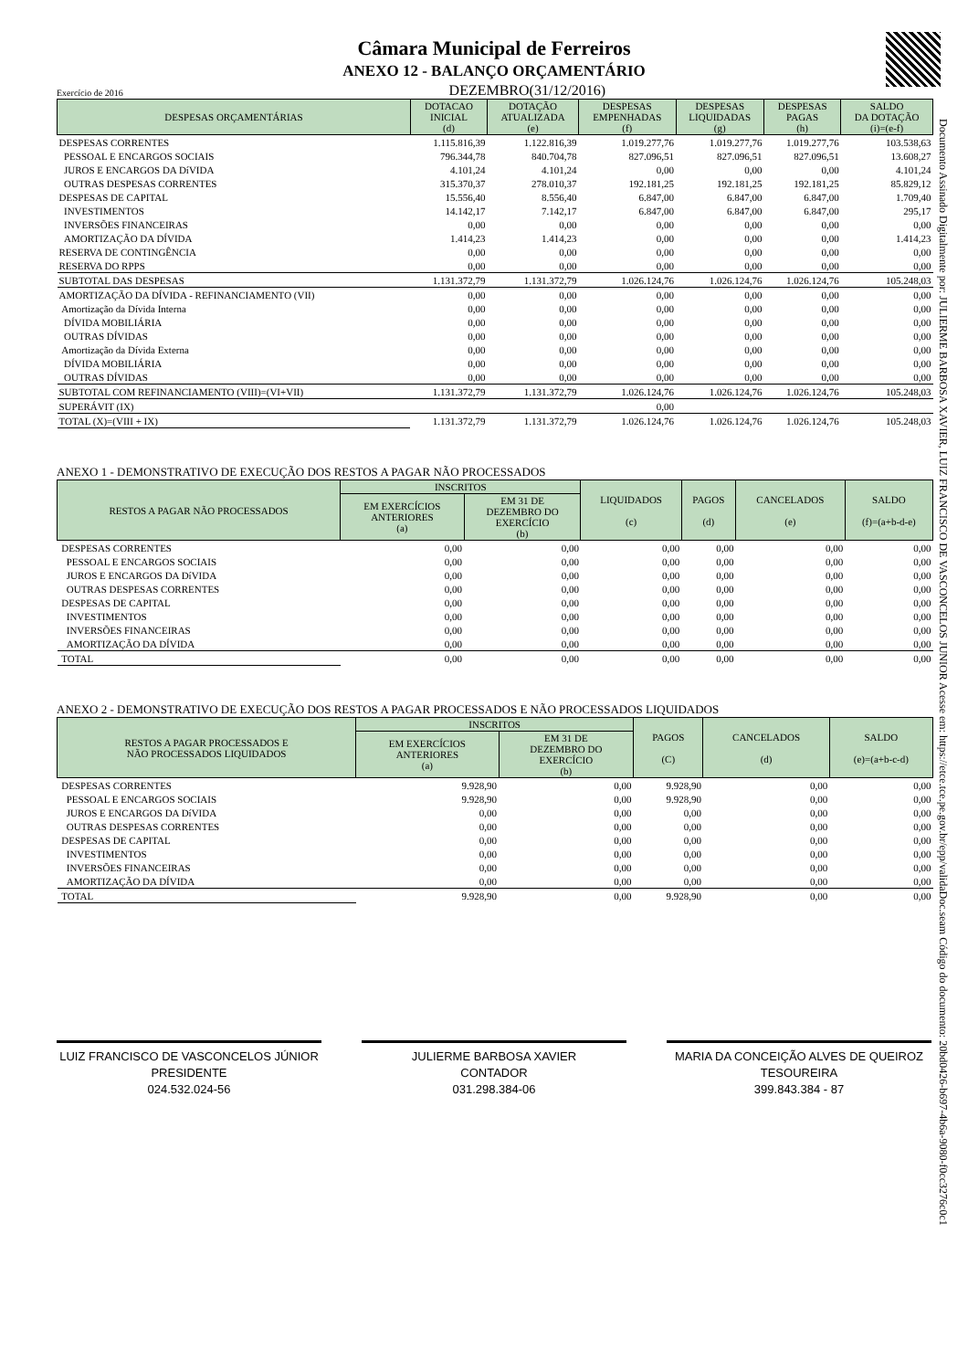Documento Assinado Digitalmente por: JULIERME BARBOSA XAVIER, LUIZ FRANCISCO DE VASCONCELOS JUNIOR Acesse em: https://etce.tce.pe.gov.br/epp/validaDoc.seam Código do documento: 20bd0426-b697-4b6a-9080-f0cc3276c0c1
Câmara Municipal de Ferreiros
ANEXO 12 - BALANÇO ORÇAMENTÁRIO
Exercício de 2016 DEZEMBRO(31/12/2016)
| DESPESAS ORÇAMENTÁRIAS | DOTACAO INICIAL (d) | DOTAÇÃO ATUALIZADA (e) | DESPESAS EMPENHADAS (f) | DESPESAS LIQUIDADAS (g) | DESPESAS PAGAS (h) | SALDO DA DOTAÇÃO (i)=(e-f) |
| --- | --- | --- | --- | --- | --- | --- |
| DESPESAS CORRENTES | 1.115.816,39 | 1.122.816,39 | 1.019.277,76 | 1.019.277,76 | 1.019.277,76 | 103.538,63 |
| PESSOAL E ENCARGOS SOCIAIS | 796.344,78 | 840.704,78 | 827.096,51 | 827.096,51 | 827.096,51 | 13.608,27 |
| JUROS E ENCARGOS DA DíVIDA | 4.101,24 | 4.101,24 | 0,00 | 0,00 | 0,00 | 4.101,24 |
| OUTRAS DESPESAS CORRENTES | 315.370,37 | 278.010,37 | 192.181,25 | 192.181,25 | 192.181,25 | 85.829,12 |
| DESPESAS DE CAPITAL | 15.556,40 | 8.556,40 | 6.847,00 | 6.847,00 | 6.847,00 | 1.709,40 |
| INVESTIMENTOS | 14.142,17 | 7.142,17 | 6.847,00 | 6.847,00 | 6.847,00 | 295,17 |
| INVERSÕES FINANCEIRAS | 0,00 | 0,00 | 0,00 | 0,00 | 0,00 | 0,00 |
| AMORTIZAÇÃO DA DÍVIDA | 1.414,23 | 1.414,23 | 0,00 | 0,00 | 0,00 | 1.414,23 |
| RESERVA DE CONTINGÊNCIA | 0,00 | 0,00 | 0,00 | 0,00 | 0,00 | 0,00 |
| RESERVA DO RPPS | 0,00 | 0,00 | 0,00 | 0,00 | 0,00 | 0,00 |
| SUBTOTAL DAS DESPESAS | 1.131.372,79 | 1.131.372,79 | 1.026.124,76 | 1.026.124,76 | 1.026.124,76 | 105.248,03 |
| AMORTIZAÇÃO DA DÍVIDA - REFINANCIAMENTO (VII) | 0,00 | 0,00 | 0,00 | 0,00 | 0,00 | 0,00 |
| Amortização da Dívida Interna | 0,00 | 0,00 | 0,00 | 0,00 | 0,00 | 0,00 |
| DÍVIDA MOBILIÁRIA | 0,00 | 0,00 | 0,00 | 0,00 | 0,00 | 0,00 |
| OUTRAS DÍVIDAS | 0,00 | 0,00 | 0,00 | 0,00 | 0,00 | 0,00 |
| Amortização da Dívida Externa | 0,00 | 0,00 | 0,00 | 0,00 | 0,00 | 0,00 |
| DÍVIDA MOBILIÁRIA | 0,00 | 0,00 | 0,00 | 0,00 | 0,00 | 0,00 |
| OUTRAS DÍVIDAS | 0,00 | 0,00 | 0,00 | 0,00 | 0,00 | 0,00 |
| SUBTOTAL COM REFINANCIAMENTO (VIII)=(VI+VII) | 1.131.372,79 | 1.131.372,79 | 1.026.124,76 | 1.026.124,76 | 1.026.124,76 | 105.248,03 |
| SUPERÁVIT (IX) | | | 0,00 | | | |
| TOTAL (X)=(VIII + IX) | 1.131.372,79 | 1.131.372,79 | 1.026.124,76 | 1.026.124,76 | 1.026.124,76 | 105.248,03 |
ANEXO 1 - DEMONSTRATIVO DE EXECUÇÃO DOS RESTOS A PAGAR NÃO PROCESSADOS
| RESTOS A PAGAR NÃO PROCESSADOS | INSCRITOS | | LIQUIDADOS (c) | PAGOS (d) | CANCELADOS (e) | SALDO (f)=(a+b-d-e) |
| --- | --- | --- | --- | --- | --- | --- |
| | EM EXERCÍCIOS ANTERIORES (a) | EM 31 DE DEZEMBRO DO EXERCÍCIO (b) | | | | |
| DESPESAS CORRENTES | 0,00 | 0,00 | 0,00 | 0,00 | 0,00 | 0,00 |
| PESSOAL E ENCARGOS SOCIAIS | 0,00 | 0,00 | 0,00 | 0,00 | 0,00 | 0,00 |
| JUROS E ENCARGOS DA DíVIDA | 0,00 | 0,00 | 0,00 | 0,00 | 0,00 | 0,00 |
| OUTRAS DESPESAS CORRENTES | 0,00 | 0,00 | 0,00 | 0,00 | 0,00 | 0,00 |
| DESPESAS DE CAPITAL | 0,00 | 0,00 | 0,00 | 0,00 | 0,00 | 0,00 |
| INVESTIMENTOS | 0,00 | 0,00 | 0,00 | 0,00 | 0,00 | 0,00 |
| INVERSÕES FINANCEIRAS | 0,00 | 0,00 | 0,00 | 0,00 | 0,00 | 0,00 |
| AMORTIZAÇÃO DA DÍVIDA | 0,00 | 0,00 | 0,00 | 0,00 | 0,00 | 0,00 |
| TOTAL | 0,00 | 0,00 | 0,00 | 0,00 | 0,00 | 0,00 |
ANEXO 2 - DEMONSTRATIVO DE EXECUÇÃO DOS RESTOS A PAGAR PROCESSADOS E NÃO PROCESSADOS LIQUIDADOS
| RESTOS A PAGAR PROCESSADOS E NÃO PROCESSADOS LIQUIDADOS | INSCRITOS | | PAGOS (C) | CANCELADOS (d) | SALDO (e)=(a+b-c-d) |
| --- | --- | --- | --- | --- | --- |
| | EM EXERCÍCIOS ANTERIORES (a) | EM 31 DE DEZEMBRO DO EXERCÍCIO (b) | | | |
| DESPESAS CORRENTES | 9.928,90 | 0,00 | 9.928,90 | 0,00 | 0,00 |
| PESSOAL E ENCARGOS SOCIAIS | 9.928,90 | 0,00 | 9.928,90 | 0,00 | 0,00 |
| JUROS E ENCARGOS DA DíVIDA | 0,00 | 0,00 | 0,00 | 0,00 | 0,00 |
| OUTRAS DESPESAS CORRENTES | 0,00 | 0,00 | 0,00 | 0,00 | 0,00 |
| DESPESAS DE CAPITAL | 0,00 | 0,00 | 0,00 | 0,00 | 0,00 |
| INVESTIMENTOS | 0,00 | 0,00 | 0,00 | 0,00 | 0,00 |
| INVERSÕES FINANCEIRAS | 0,00 | 0,00 | 0,00 | 0,00 | 0,00 |
| AMORTIZAÇÃO DA DÍVIDA | 0,00 | 0,00 | 0,00 | 0,00 | 0,00 |
| TOTAL | 9.928,90 | 0,00 | 9.928,90 | 0,00 | 0,00 |
LUIZ FRANCISCO DE VASCONCELOS JÚNIOR
PRESIDENTE
024.532.024-56
JULIERME BARBOSA XAVIER
CONTADOR
031.298.384-06
MARIA DA CONCEIÇÃO ALVES DE QUEIROZ
TESOUREIRA
399.843.384 - 87